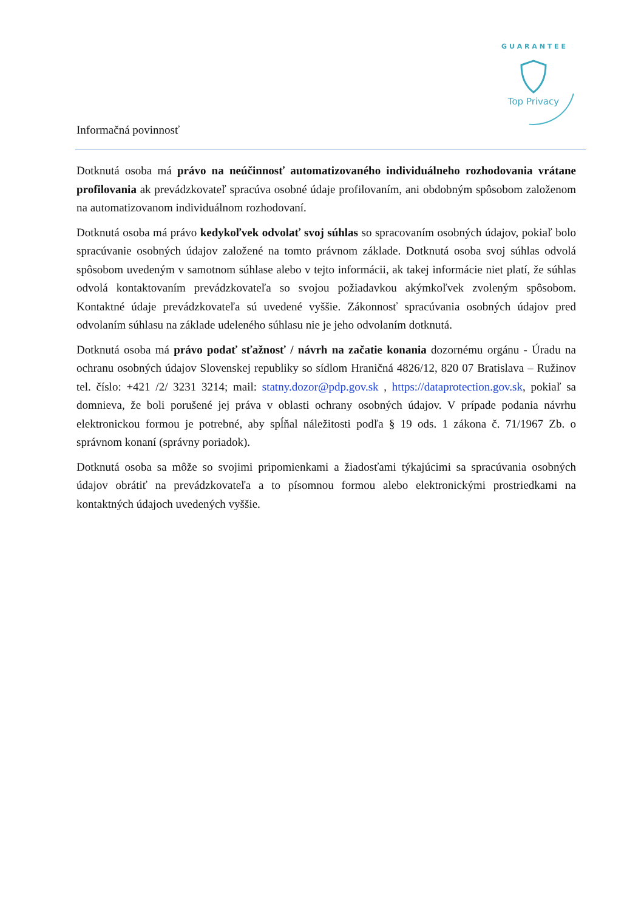Top Privacy
G U A R A N T E E
Informačná povinnosť
Dotknutá osoba má právo na neúčinnosť automatizovaného individuálneho rozhodovania vrátane profilovania ak prevádzkovateľ spracúva osobné údaje profilovaním, ani obdobným spôsobom založenom na automatizovanom individuálnom rozhodovaní.
Dotknutá osoba má právo kedykoľvek odvolať svoj súhlas so spracovaním osobných údajov, pokiaľ bolo spracúvanie osobných údajov založené na tomto právnom základe. Dotknutá osoba svoj súhlas odvolá spôsobom uvedeným v samotnom súhlase alebo v tejto informácii, ak takej informácie niet platí, že súhlas odvolá kontaktovaním prevádzkovateľa so svojou požiadavkou akýmkoľvek zvoleným spôsobom. Kontaktné údaje prevádzkovateľa sú uvedené vyššie. Zákonnosť spracúvania osobných údajov pred odvolaním súhlasu na základe udeleného súhlasu nie je jeho odvolaním dotknutá.
Dotknutá osoba má právo podať sťažnosť / návrh na začatie konania dozornému orgánu - Úradu na ochranu osobných údajov Slovenskej republiky so sídlom Hraničná 4826/12, 820 07 Bratislava – Ružinov tel. číslo: +421 /2/ 3231 3214; mail: statny.dozor@pdp.gov.sk , https://dataprotection.gov.sk, pokiaľ sa domnieva, že boli porušené jej práva v oblasti ochrany osobných údajov. V prípade podania návrhu elektronickou formou je potrebné, aby spĺňal náležitosti podľa § 19 ods. 1 zákona č. 71/1967 Zb. o správnom konaní (správny poriadok).
Dotknutá osoba sa môže so svojimi pripomienkami a žiadosťami týkajúcimi sa spracúvania osobných údajov obrátiť na prevádzkovateľa a to písomnou formou alebo elektronickými prostriedkami na kontaktných údajoch uvedených vyššie.